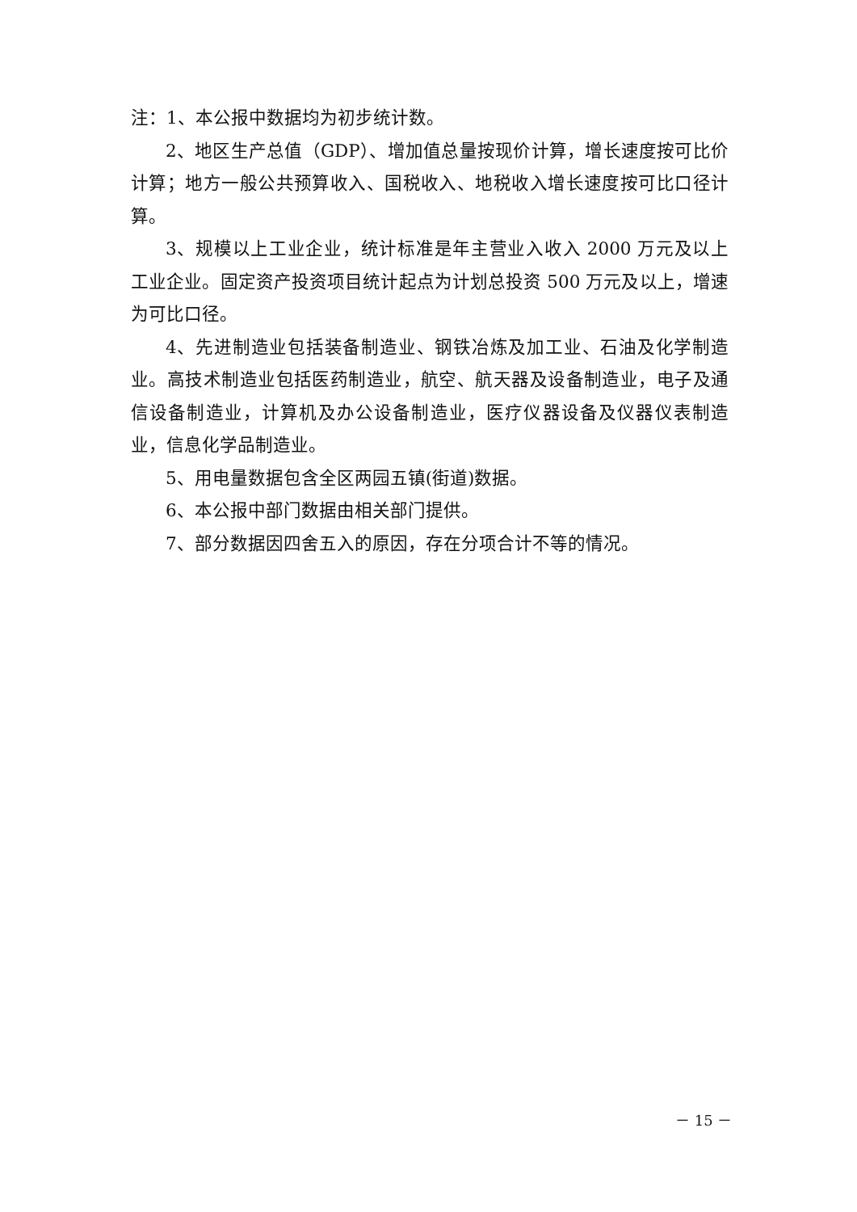注：1、本公报中数据均为初步统计数。
2、地区生产总值（GDP）、增加值总量按现价计算，增长速度按可比价计算；地方一般公共预算收入、国税收入、地税收入增长速度按可比口径计算。
3、规模以上工业企业，统计标准是年主营业入收入 2000 万元及以上工业企业。固定资产投资项目统计起点为计划总投资 500 万元及以上，增速为可比口径。
4、先进制造业包括装备制造业、钢铁冶炼及加工业、石油及化学制造业。高技术制造业包括医药制造业，航空、航天器及设备制造业，电子及通信设备制造业，计算机及办公设备制造业，医疗仪器设备及仪器仪表制造业，信息化学品制造业。
5、用电量数据包含全区两园五镇(街道)数据。
6、本公报中部门数据由相关部门提供。
7、部分数据因四舍五入的原因，存在分项合计不等的情况。
－ 15 －